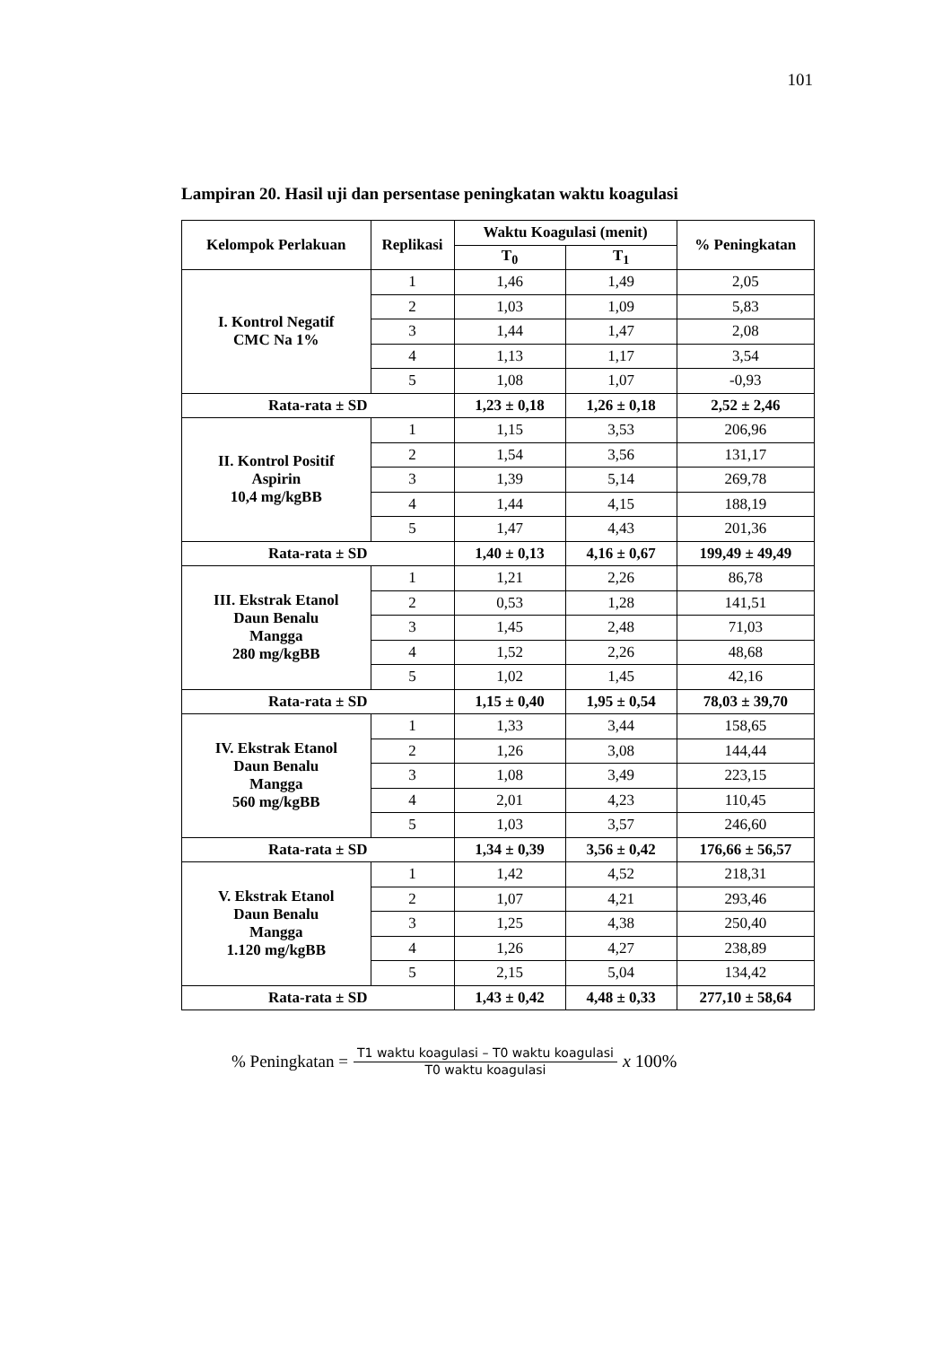101
Lampiran 20. Hasil uji dan persentase peningkatan waktu koagulasi
| Kelompok Perlakuan | Replikasi | Waktu Koagulasi (menit) | | % Peningkatan |
| --- | --- | --- | --- | --- |
| | | T<sub>0</sub> | T<sub>1</sub> | |
| I. Kontrol Negatif CMC Na 1% | 1 | 1,46 | 1,49 | 2,05 |
| | 2 | 1,03 | 1,09 | 5,83 |
| | 3 | 1,44 | 1,47 | 2,08 |
| | 4 | 1,13 | 1,17 | 3,54 |
| | 5 | 1,08 | 1,07 | -0,93 |
| Rata-rata ± SD | | 1,23 ± 0,18 | 1,26 ± 0,18 | 2,52 ± 2,46 |
| II. Kontrol Positif Aspirin 10,4 mg/kgBB | 1 | 1,15 | 3,53 | 206,96 |
| | 2 | 1,54 | 3,56 | 131,17 |
| | 3 | 1,39 | 5,14 | 269,78 |
| | 4 | 1,44 | 4,15 | 188,19 |
| | 5 | 1,47 | 4,43 | 201,36 |
| Rata-rata ± SD | | 1,40 ± 0,13 | 4,16 ± 0,67 | 199,49 ± 49,49 |
| III. Ekstrak Etanol Daun Benalu Mangga 280 mg/kgBB | 1 | 1,21 | 2,26 | 86,78 |
| | 2 | 0,53 | 1,28 | 141,51 |
| | 3 | 1,45 | 2,48 | 71,03 |
| | 4 | 1,52 | 2,26 | 48,68 |
| | 5 | 1,02 | 1,45 | 42,16 |
| Rata-rata ± SD | | 1,15 ± 0,40 | 1,95 ± 0,54 | 78,03 ± 39,70 |
| IV. Ekstrak Etanol Daun Benalu Mangga 560 mg/kgBB | 1 | 1,33 | 3,44 | 158,65 |
| | 2 | 1,26 | 3,08 | 144,44 |
| | 3 | 1,08 | 3,49 | 223,15 |
| | 4 | 2,01 | 4,23 | 110,45 |
| | 5 | 1,03 | 3,57 | 246,60 |
| Rata-rata ± SD | | 1,34 ± 0,39 | 3,56 ± 0,42 | 176,66 ± 56,57 |
| V. Ekstrak Etanol Daun Benalu Mangga 1.120 mg/kgBB | 1 | 1,42 | 4,52 | 218,31 |
| | 2 | 1,07 | 4,21 | 293,46 |
| | 3 | 1,25 | 4,38 | 250,40 |
| | 4 | 1,26 | 4,27 | 238,89 |
| | 5 | 2,15 | 5,04 | 134,42 |
| Rata-rata ± SD | | 1,43 ± 0,42 | 4,48 ± 0,33 | 277,10 ± 58,64 |
% Peningkatan = T1 waktu koagulasi – T0 waktu koagulasi T0 waktu koagulasi x 100%